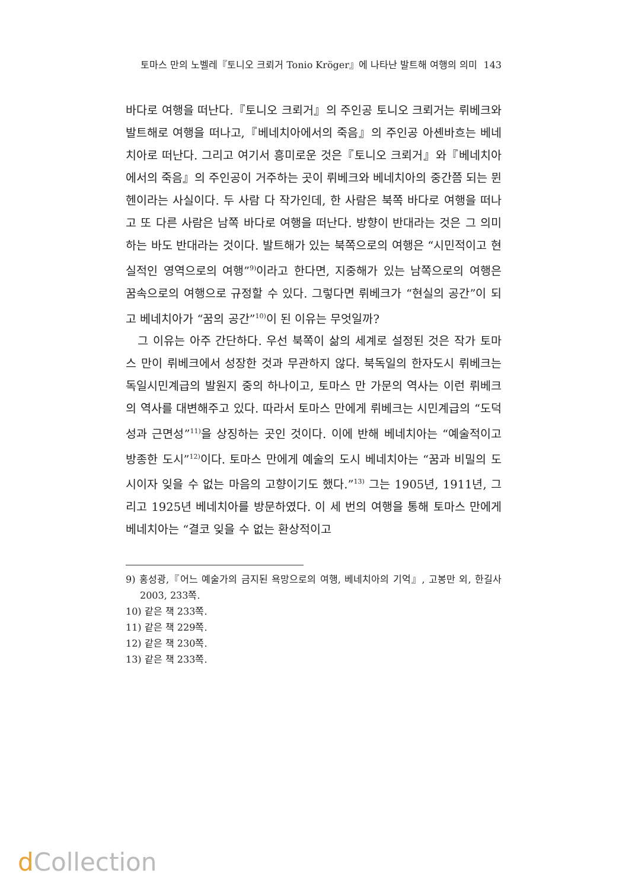토마스 만의 노벨레『토니오 크뢰거 Tonio Kröger』에 나타난 발트해 여행의 의미 143
바다로 여행을 떠난다.『토니오 크뢰거』의 주인공 토니오 크뢰거는 뤼베크와 발트해로 여행을 떠나고,『베네치아에서의 죽음』의 주인공 아셴바흐는 베네치아로 떠난다. 그리고 여기서 흥미로운 것은『토니오 크뢰거』와『베네치아에서의 죽음』의 주인공이 거주하는 곳이 뤼베크와 베네치아의 중간쯤 되는 뮌헨이라는 사실이다. 두 사람 다 작가인데, 한 사람은 북쪽 바다로 여행을 떠나고 또 다른 사람은 남쪽 바다로 여행을 떠난다. 방향이 반대라는 것은 그 의미하는 바도 반대라는 것이다. 발트해가 있는 북쪽으로의 여행은 “시민적이고 현실적인 영역으로의 여행”<sup>9)</sup>이라고 한다면, 지중해가 있는 남쪽으로의 여행은 꿈속으로의 여행으로 규정할 수 있다. 그렇다면 뤼베크가 “현실의 공간”이 되고 베네치아가 “꿈의 공간”<sup>10)</sup>이 된 이유는 무엇일까?
그 이유는 아주 간단하다. 우선 북쪽이 삶의 세계로 설정된 것은 작가 토마스 만이 뤼베크에서 성장한 것과 무관하지 않다. 북독일의 한자도시 뤼베크는 독일시민계급의 발원지 중의 하나이고, 토마스 만 가문의 역사는 이런 뤼베크의 역사를 대변해주고 있다. 따라서 토마스 만에게 뤼베크는 시민계급의 “도덕성과 근면성”<sup>11)</sup>을 상징하는 곳인 것이다. 이에 반해 베네치아는 “예술적이고 방종한 도시”<sup>12)</sup>이다. 토마스 만에게 예술의 도시 베네치아는 “꿈과 비밀의 도시이자 잊을 수 없는 마음의 고향이기도 했다.”<sup>13)</sup> 그는 1905년, 1911년, 그리고 1925년 베네치아를 방문하였다. 이 세 번의 여행을 통해 토마스 만에게 베네치아는 “결코 잊을 수 없는 환상적이고
9) 홍성광,『어느 예술가의 금지된 욕망으로의 여행, 베네치아의 기억』, 고봉만 외, 한길사 2003, 233쪽.
10) 같은 책 233쪽.
11) 같은 책 229쪽.
12) 같은 책 230쪽.
13) 같은 책 233쪽.
d Collection